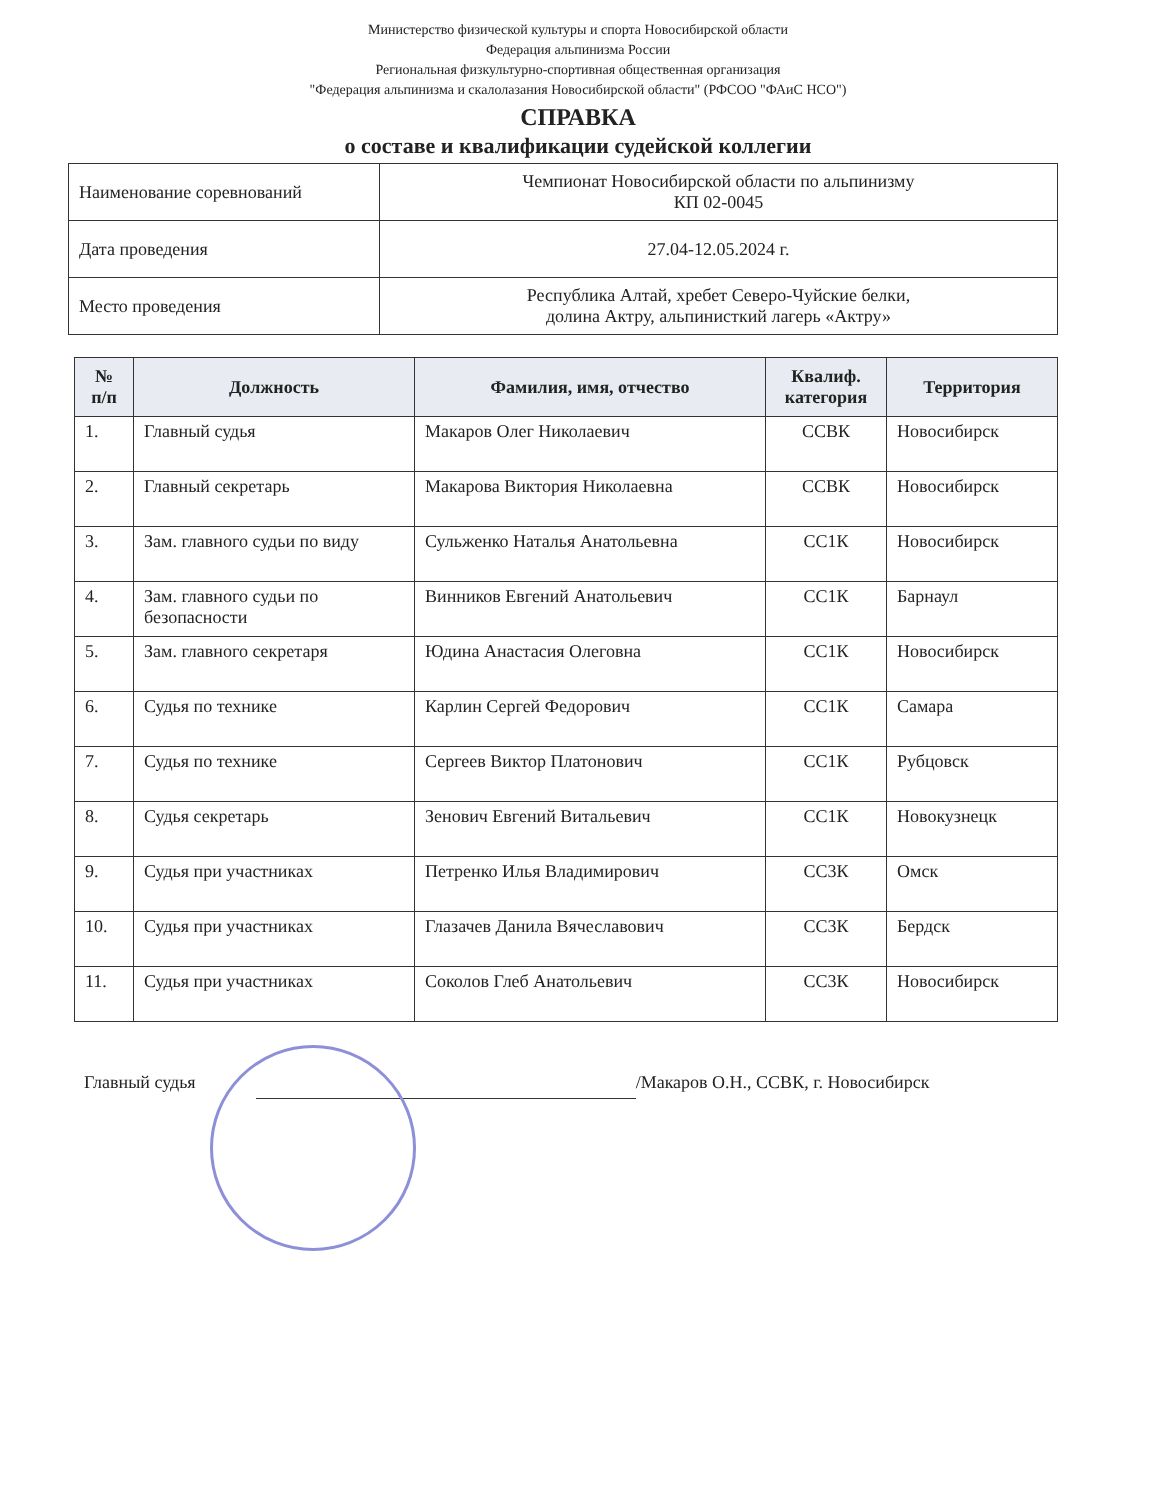Министерство физической культуры и спорта Новосибирской области
Федерация альпинизма России
Региональная физкультурно-спортивная общественная организация
"Федерация альпинизма и скалолазания Новосибирской области" (РФСОО "ФАиС НСО")
СПРАВКА
о составе и квалификации судейской коллегии
| Наименование соревнований | Чемпионат Новосибирской области по альпинизму КП 02-0045 |
| Дата проведения | 27.04-12.05.2024 г. |
| Место проведения | Республика Алтай, хребет Северо-Чуйские белки, долина Актру, альпинисткий лагерь «Актру» |
| № п/п | Должность | Фамилия, имя, отчество | Квалиф. категория | Территория |
| --- | --- | --- | --- | --- |
| 1. | Главный судья | Макаров Олег Николаевич | ССВК | Новосибирск |
| 2. | Главный секретарь | Макарова Виктория Николаевна | ССВК | Новосибирск |
| 3. | Зам. главного судьи по виду | Сульженко Наталья Анатольевна | СС1К | Новосибирск |
| 4. | Зам. главного судьи по безопасности | Винников Евгений Анатольевич | СС1К | Барнаул |
| 5. | Зам. главного секретаря | Юдина Анастасия Олеговна | СС1К | Новосибирск |
| 6. | Судья по технике | Карлин Сергей Федорович | СС1К | Самара |
| 7. | Судья по технике | Сергеев Виктор Платонович | СС1К | Рубцовск |
| 8. | Судья секретарь | Зенович Евгений Витальевич | СС1К | Новокузнецк |
| 9. | Судья при участниках | Петренко Илья Владимирович | СС3К | Омск |
| 10. | Судья при участниках | Глазачев Данила Вячеславович | СС3К | Бердск |
| 11. | Судья при участниках | Соколов Глеб Анатольевич | СС3К | Новосибирск |
Главный судья /Макаров О.Н., ССВК, г. Новосибирск